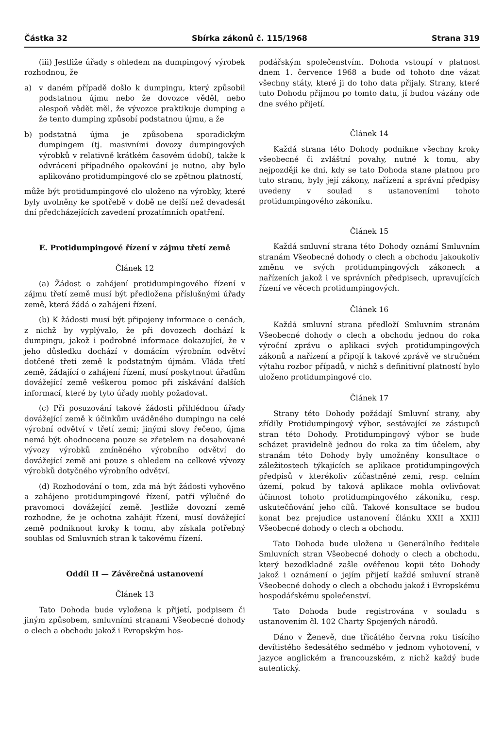Částka 32 Sbírka zákonů č. 115/1968 Strana 319
(iii) Jestliže úřady s ohledem na dumpingový výrobek rozhodnou, že
a) v daném případě došlo k dumpingu, který způsobil podstatnou újmu nebo že dovozce věděl, nebo alespoň vědět měl, že vývozce praktikuje dumping a že tento dumping způsobí podstatnou újmu, a že
b) podstatná újma je způsobena sporadickým dumpingem (tj. masivními dovozy dumpingových výrobků v relativně krátkém časovém údobí), takže k odvrácení případného opakování je nutno, aby bylo aplikováno protidumpingové clo se zpětnou platností,
může být protidumpingové clo uloženo na výrobky, které byly uvolněny ke spotřebě v době ne delší než devadesát dní předcházejících zavedení prozatímních opatření.
E. Protidumpingové řízení v zájmu třetí země
Článek 12
(a) Žádost o zahájení protidumpingového řízení v zájmu třetí země musí být předložena příslušnými úřady země, která žádá o zahájení řízení.
(b) K žádosti musí být připojeny informace o cenách, z nichž by vyplývalo, že při dovozech dochází k dumpingu, jakož i podrobné informace dokazující, že v jeho důsledku dochází v domácím výrobním odvětví dotčené třetí země k podstatným újmám. Vláda třetí země, žádající o zahájení řízení, musí poskytnout úřadům dovážející země veškerou pomoc při získávání dalších informací, které by tyto úřady mohly požadovat.
(c) Při posuzování takové žádosti přihlédnou úřady dovážející země k účinkům uváděného dumpingu na celé výrobní odvětví v třetí zemi; jinými slovy řečeno, újma nemá být ohodnocena pouze se zřetelem na dosahované vývozy výrobků zmíněného výrobního odvětví do dovážející země ani pouze s ohledem na celkové vývozy výrobků dotyčného výrobního odvětví.
(d) Rozhodování o tom, zda má být žádosti vyhověno a zahájeno protidumpingové řízení, patří výlučně do pravomoci dovážející země. Jestliže dovozní země rozhodne, že je ochotna zahájit řízení, musí dovážející země podniknout kroky k tomu, aby získala potřebný souhlas od Smluvních stran k takovému řízení.
Oddíl II — Závěrečná ustanovení
Článek 13
Tato Dohoda bude vyložena k přijetí, podpisem či jiným způsobem, smluvními stranami Všeobecné dohody o clech a obchodu jakož i Evropským hos-
podářským společenstvím. Dohoda vstoupí v platnost dnem 1. července 1968 a bude od tohoto dne vázat všechny státy, které ji do toho data přijaly. Strany, které tuto Dohodu přijmou po tomto datu, jí budou vázány ode dne svého přijetí.
Článek 14
Každá strana této Dohody podnikne všechny kroky všeobecné či zvláštní povahy, nutné k tomu, aby nejpozději ke dni, kdy se tato Dohoda stane platnou pro tuto stranu, byly její zákony, nařízení a správní předpisy uvedeny v soulad s ustanoveními tohoto protidumpingového zákoníku.
Článek 15
Každá smluvní strana této Dohody oznámí Smluvním stranám Všeobecné dohody o clech a obchodu jakoukoliv změnu ve svých protidumpingových zákonech a nařízeních jakož i ve správních předpisech, upravujících řízení ve věcech protidumpingových.
Článek 16
Každá smluvní strana předloží Smluvním stranám Všeobecné dohody o clech a obchodu jednou do roka výroční zprávu o aplikaci svých protidumpingových zákonů a nařízení a připojí k takové zprávě ve stručném výtahu rozbor případů, v nichž s definitivní platností bylo uloženo protidumpingové clo.
Článek 17
Strany této Dohody požádají Smluvní strany, aby zřídily Protidumpingový výbor, sestávající ze zástupců stran této Dohody. Protidumpingový výbor se bude scházet pravidelně jednou do roka za tím účelem, aby stranám této Dohody byly umožněny konsultace o záležitostech týkajících se aplikace protidumpingových předpisů v kterékoliv zúčastněné zemi, resp. celním území, pokud by taková aplikace mohla ovlivňovat účinnost tohoto protidumpingového zákoníku, resp. uskutečňování jeho cílů. Takové konsultace se budou konat bez prejudice ustanovení článku XXII a XXIII Všeobecné dohody o clech a obchodu.
Tato Dohoda bude uložena u Generálního ředitele Smluvních stran Všeobecné dohody o clech a obchodu, který bezodkladně zašle ověřenou kopii této Dohody jakož i oznámení o jejím přijetí každé smluvní straně Všeobecné dohody o clech a obchodu jakož i Evropskému hospodářskému společenství.
Tato Dohoda bude registrována v souladu s ustanovením čl. 102 Charty Spojených národů.
Dáno v Ženevě, dne třicátého června roku tisícího devítistého šedesátého sedmého v jednom vyhotovení, v jazyce anglickém a francouzském, z nichž každý bude autentický.